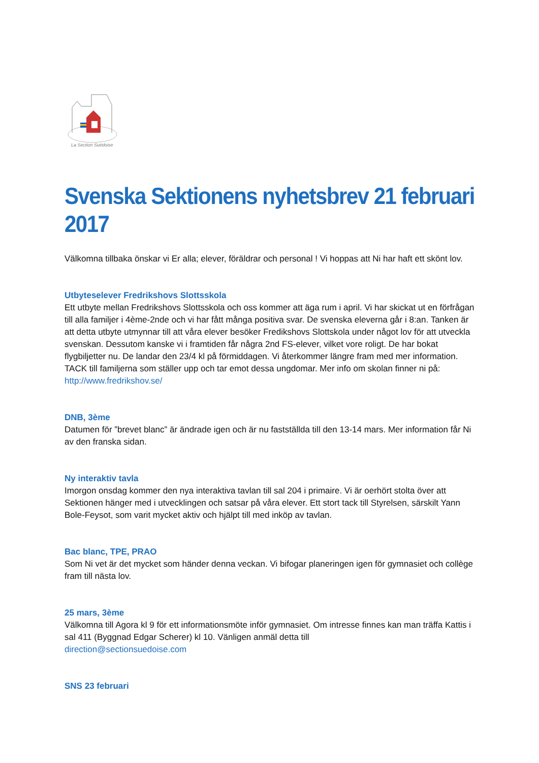La Section Suédoise
Svenska Sektionens nyhetsbrev 21 februari 2017
Välkomna tillbaka önskar vi Er alla; elever, föräldrar och personal ! Vi hoppas att Ni har haft ett skönt lov.
Utbyteselever Fredrikshovs Slottsskola
Ett utbyte mellan Fredrikshovs Slottsskola och oss kommer att äga rum i april. Vi har skickat ut en förfrågan till alla familjer i 4ème-2nde och vi har fått många positiva svar. De svenska eleverna går i 8:an. Tanken är att detta utbyte utmynnar till att våra elever besöker Fredikshovs Slottskola under något lov för att utveckla svenskan. Dessutom kanske vi i framtiden får några 2nd FS-elever, vilket vore roligt. De har bokat flygbiljetter nu. De landar den 23/4 kl på förmiddagen. Vi återkommer längre fram med mer information. TACK till familjerna som ställer upp och tar emot dessa ungdomar. Mer info om skolan finner ni på:
http://www.fredrikshov.se/
DNB, 3ème
Datumen för ”brevet blanc” är ändrade igen och är nu fastställda till den 13-14 mars. Mer information får Ni av den franska sidan.
Ny interaktiv tavla
Imorgon onsdag kommer den nya interaktiva tavlan till sal 204 i primaire. Vi är oerhört stolta över att Sektionen hänger med i utvecklingen och satsar på våra elever. Ett stort tack till Styrelsen, särskilt Yann Bole-Feysot, som varit mycket aktiv och hjälpt till med inköp av tavlan.
Bac blanc, TPE, PRAO
Som Ni vet är det mycket som händer denna veckan. Vi bifogar planeringen igen för gymnasiet och collège fram till nästa lov.
25 mars, 3ème
Välkomna till Agora kl 9 för ett informationsmöte inför gymnasiet. Om intresse finnes kan man träffa Kattis i sal 411 (Byggnad Edgar Scherer) kl 10. Vänligen anmäl detta till
direction@sectionsuedoise.com
SNS 23 februari